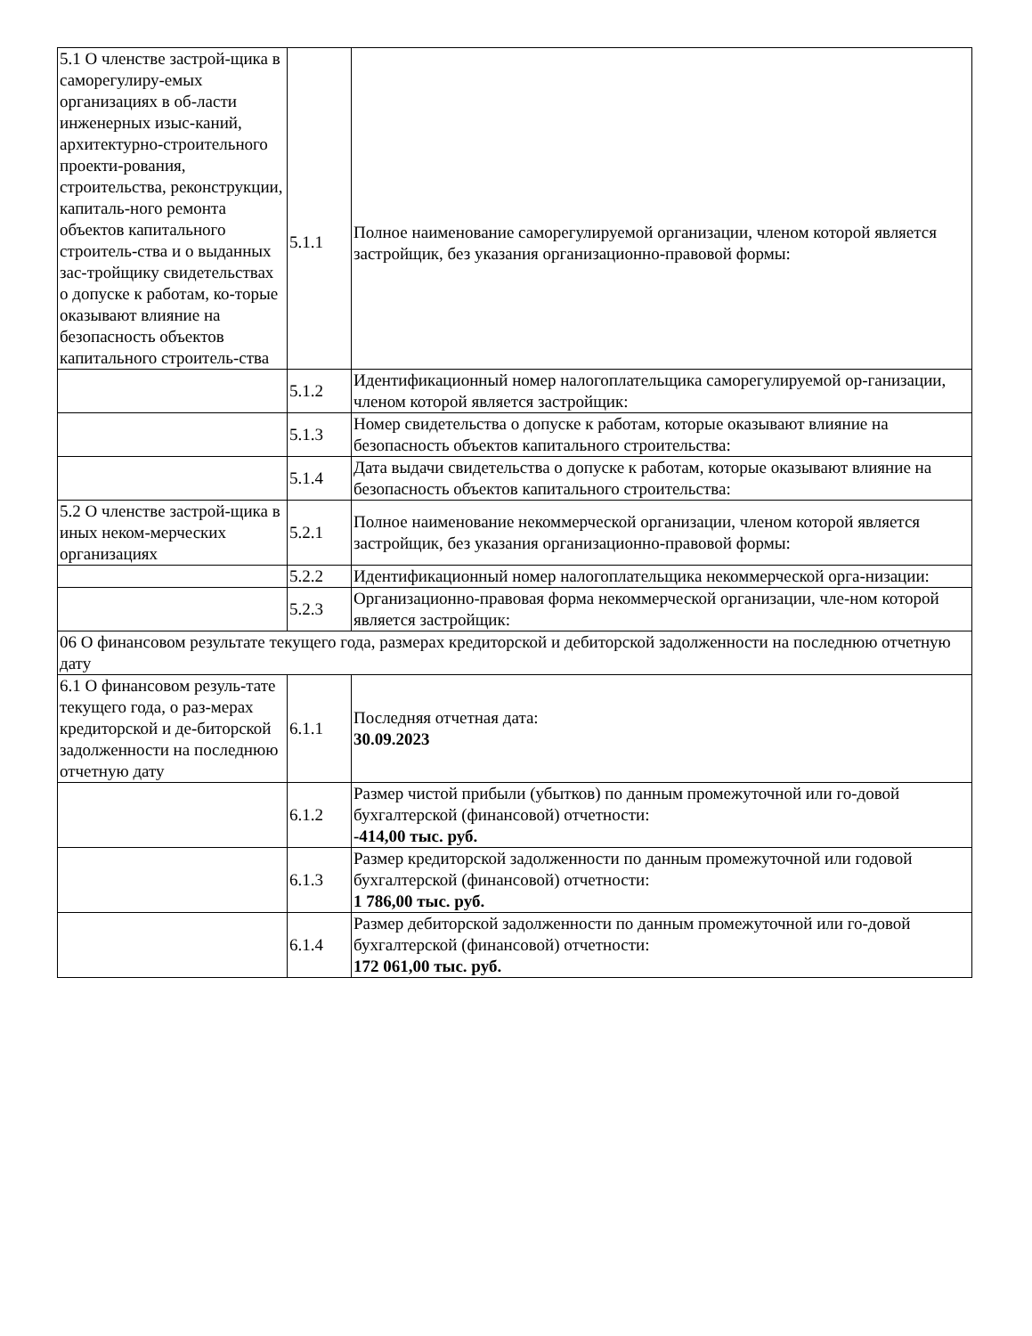| 5.1 О членстве застрой-щика в саморегулиру-емых организациях в об-ласти инженерных изыс-каний, архитектурно-строительного проекти-рования, строительства, реконструкции, капиталь-ного ремонта объектов капитального строитель-ства и о выданных зас-тройщику свидетельствах о допуске к работам, ко-торые оказывают влияние на безопасность объектов капитального строитель-ства | 5.1.1 | Полное наименование саморегулируемой организации, членом которой является застройщик, без указания организационно-правовой формы: |
| | 5.1.2 | Идентификационный номер налогоплательщика саморегулируемой ор-ганизации, членом которой является застройщик: |
| | 5.1.3 | Номер свидетельства о допуске к работам, которые оказывают влияние на безопасность объектов капитального строительства: |
| | 5.1.4 | Дата выдачи свидетельства о допуске к работам, которые оказывают влияние на безопасность объектов капитального строительства: |
| 5.2 О членстве застрой-щика в иных неком-мерческих организациях | 5.2.1 | Полное наименование некоммерческой организации, членом которой является застройщик, без указания организационно-правовой формы: |
| | 5.2.2 | Идентификационный номер налогоплательщика некоммерческой орга-низации: |
| | 5.2.3 | Организационно-правовая форма некоммерческой организации, чле-ном которой является застройщик: |
| 06 О финансовом результате текущего года, размерах кредиторской и дебиторской задолженности на последнюю отчетную дату | | |
| 6.1 О финансовом резуль-тате текущего года, о раз-мерах кредиторской и де-биторской задолженности на последнюю отчетную дату | 6.1.1 | Последняя отчетная дата: 30.09.2023 |
| | 6.1.2 | Размер чистой прибыли (убытков) по данным промежуточной или го-довой бухгалтерской (финансовой) отчетности: -414,00 тыс. руб. |
| | 6.1.3 | Размер кредиторской задолженности по данным промежуточной или годовой бухгалтерской (финансовой) отчетности: 1 786,00 тыс. руб. |
| | 6.1.4 | Размер дебиторской задолженности по данным промежуточной или го-довой бухгалтерской (финансовой) отчетности: 172 061,00 тыс. руб. |